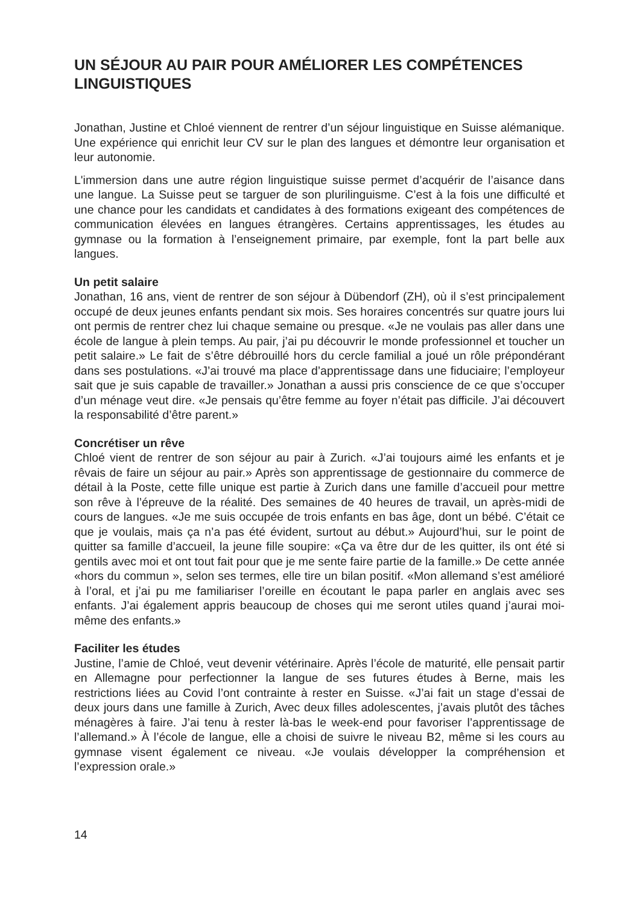UN SÉJOUR AU PAIR POUR AMÉLIORER LES COMPÉTENCES LINGUISTIQUES
Jonathan, Justine et Chloé viennent de rentrer d’un séjour linguistique en Suisse alémanique. Une expérience qui enrichit leur CV sur le plan des langues et démontre leur organisation et leur autonomie.
L'immersion dans une autre région linguistique suisse permet d’acquérir de l’aisance dans une langue. La Suisse peut se targuer de son plurilinguisme. C’est à la fois une difficulté et une chance pour les candidats et candidates à des formations exigeant des compétences de communication élevées en langues étrangères. Certains apprentissages, les études au gymnase ou la formation à l’enseignement primaire, par exemple, font la part belle aux langues.
Un petit salaire
Jonathan, 16 ans, vient de rentrer de son séjour à Dübendorf (ZH), où il s’est principalement occupé de deux jeunes enfants pendant six mois. Ses horaires concentrés sur quatre jours lui ont permis de rentrer chez lui chaque semaine ou presque. «Je ne voulais pas aller dans une école de langue à plein temps. Au pair, j’ai pu découvrir le monde professionnel et toucher un petit salaire.» Le fait de s’être débrouillé hors du cercle familial a joué un rôle prépondérant dans ses postulations. «J’ai trouvé ma place d’apprentissage dans une fiduciaire; l’employeur sait que je suis capable de travailler.» Jonathan a aussi pris conscience de ce que s’occuper d’un ménage veut dire. «Je pensais qu’être femme au foyer n’était pas difficile. J’ai découvert la responsabilité d’être parent.»
Concrétiser un rêve
Chloé vient de rentrer de son séjour au pair à Zurich. «J’ai toujours aimé les enfants et je rêvais de faire un séjour au pair.» Après son apprentissage de gestionnaire du commerce de détail à la Poste, cette fille unique est partie à Zurich dans une famille d’accueil pour mettre son rêve à l’épreuve de la réalité. Des semaines de 40 heures de travail, un après-midi de cours de langues. «Je me suis occupée de trois enfants en bas âge, dont un bébé. C’était ce que je voulais, mais ça n’a pas été évident, surtout au début.» Aujourd’hui, sur le point de quitter sa famille d’accueil, la jeune fille soupire: «Ça va être dur de les quitter, ils ont été si gentils avec moi et ont tout fait pour que je me sente faire partie de la famille.» De cette année «hors du commun », selon ses termes, elle tire un bilan positif. «Mon allemand s’est amélioré à l’oral, et j’ai pu me familiariser l’oreille en écoutant le papa parler en anglais avec ses enfants. J’ai également appris beaucoup de choses qui me seront utiles quand j’aurai moi-même des enfants.»
Faciliter les études
Justine, l’amie de Chloé, veut devenir vétérinaire. Après l’école de maturité, elle pensait partir en Allemagne pour perfectionner la langue de ses futures études à Berne, mais les restrictions liées au Covid l’ont contrainte à rester en Suisse. «J’ai fait un stage d’essai de deux jours dans une famille à Zurich, Avec deux filles adolescentes, j’avais plutôt des tâches ménagères à faire. J’ai tenu à rester là-bas le week-end pour favoriser l’apprentissage de l’allemand.» À l’école de langue, elle a choisi de suivre le niveau B2, même si les cours au gymnase visent également ce niveau. «Je voulais développer la compréhension et l’expression orale.»
14